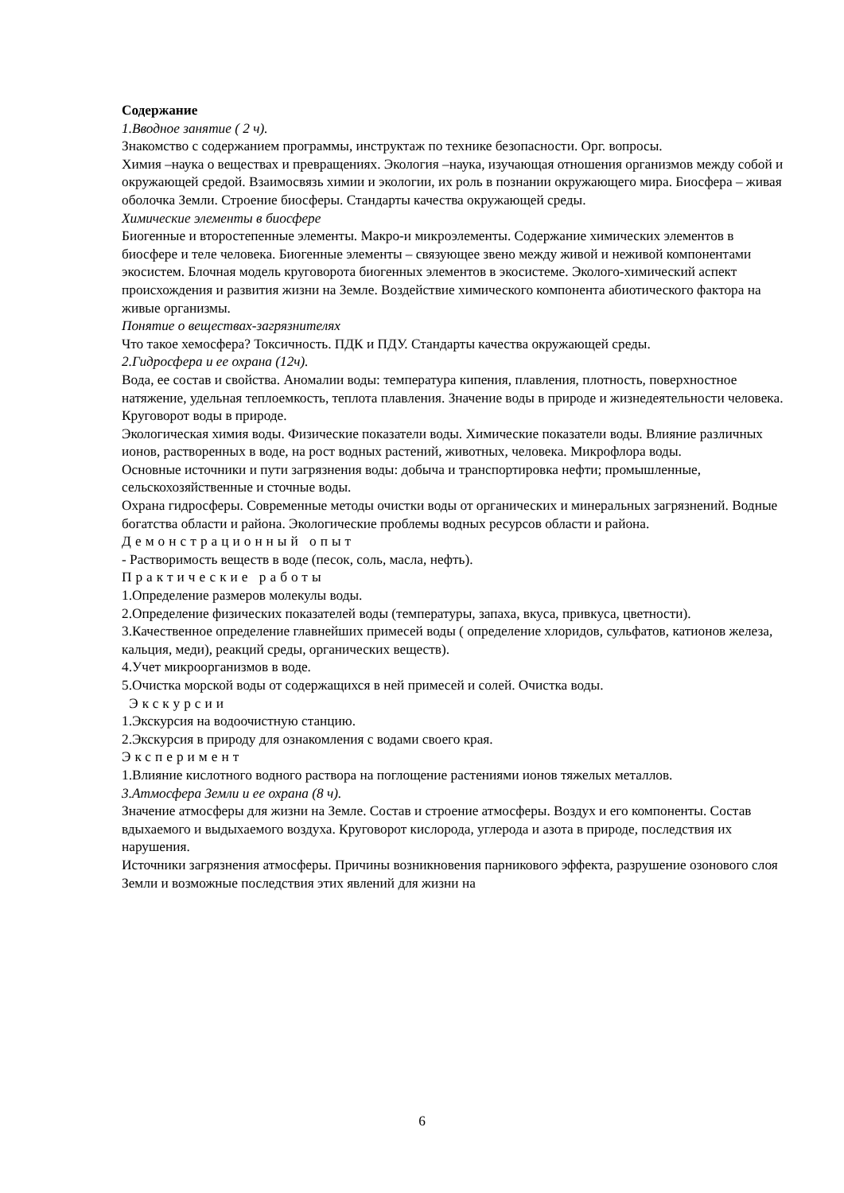Содержание
1.Вводное занятие ( 2 ч).
Знакомство с содержанием программы, инструктаж по технике безопасности. Орг. вопросы.
Химия –наука о веществах и превращениях. Экология –наука, изучающая отношения организмов между собой и окружающей средой. Взаимосвязь химии и экологии, их роль в познании окружающего мира. Биосфера – живая оболочка Земли. Строение биосферы. Стандарты качества окружающей среды.
Химические элементы в биосфере
Биогенные и второстепенные элементы. Макро-и микроэлементы. Содержание химических элементов в биосфере и теле человека. Биогенные элементы – связующее звено между живой и неживой компонентами экосистем. Блочная модель круговорота биогенных элементов в экосистеме. Эколого-химический аспект происхождения и развития жизни на Земле. Воздействие химического компонента абиотического фактора на живые организмы.
Понятие о веществах-загрязнителях
Что такое хемосфера? Токсичность. ПДК и ПДУ. Стандарты качества окружающей среды.
2.Гидросфера и ее охрана (12ч).
Вода, ее состав и свойства. Аномалии воды: температура кипения, плавления, плотность, поверхностное натяжение, удельная теплоемкость, теплота плавления. Значение воды в природе и жизнедеятельности человека. Круговорот воды в природе.
Экологическая химия воды. Физические показатели воды. Химические показатели воды. Влияние различных ионов, растворенных в воде, на рост водных растений, животных, человека. Микрофлора воды.
Основные источники и пути загрязнения воды: добыча и транспортировка нефти; промышленные, сельскохозяйственные и сточные воды.
Охрана гидросферы. Современные методы очистки воды от органических и минеральных загрязнений. Водные богатства области и района. Экологические проблемы водных ресурсов области и района.
Демонстрационный опыт
- Растворимость веществ в воде (песок, соль, масла, нефть).
Практические работы
1.Определение размеров молекулы воды.
2.Определение физических показателей воды (температуры, запаха, вкуса, привкуса, цветности).
3.Качественное определение главнейших примесей воды ( определение хлоридов, сульфатов, катионов железа, кальция, меди), реакций среды, органических веществ).
4.Учет микроорганизмов в воде.
5.Очистка морской воды от содержащихся в ней примесей и солей. Очистка воды.
Экскурсии
1.Экскурсия на водоочистную станцию.
2.Экскурсия в природу для ознакомления с водами своего края.
Эксперимент
1.Влияние кислотного водного раствора на поглощение растениями ионов тяжелых металлов.
3.Атмосфера Земли и ее охрана (8 ч).
Значение атмосферы для жизни на Земле. Состав и строение атмосферы. Воздух и его компоненты. Состав вдыхаемого и выдыхаемого воздуха. Круговорот кислорода, углерода и азота в природе, последствия их нарушения.
Источники загрязнения атмосферы. Причины возникновения парникового эффекта, разрушение озонового слоя Земли и возможные последствия этих явлений для жизни на
6